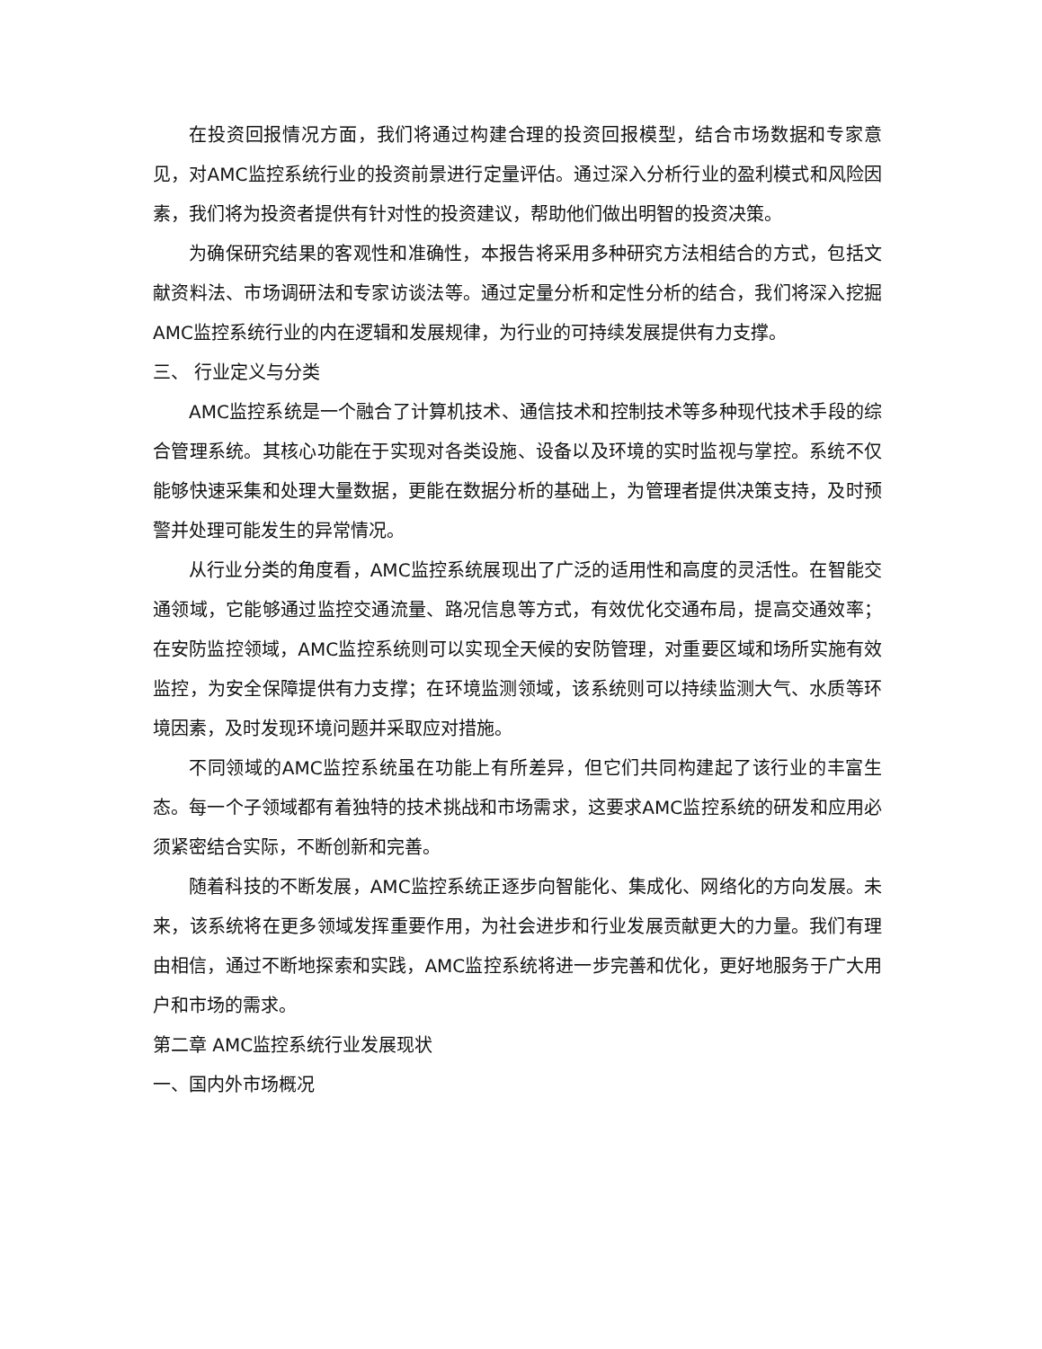在投资回报情况方面，我们将通过构建合理的投资回报模型，结合市场数据和专家意见，对AMC监控系统行业的投资前景进行定量评估。通过深入分析行业的盈利模式和风险因素，我们将为投资者提供有针对性的投资建议，帮助他们做出明智的投资决策。
为确保研究结果的客观性和准确性，本报告将采用多种研究方法相结合的方式，包括文献资料法、市场调研法和专家访谈法等。通过定量分析和定性分析的结合，我们将深入挖掘AMC监控系统行业的内在逻辑和发展规律，为行业的可持续发展提供有力支撑。
三、 行业定义与分类
AMC监控系统是一个融合了计算机技术、通信技术和控制技术等多种现代技术手段的综合管理系统。其核心功能在于实现对各类设施、设备以及环境的实时监视与掌控。系统不仅能够快速采集和处理大量数据，更能在数据分析的基础上，为管理者提供决策支持，及时预警并处理可能发生的异常情况。
从行业分类的角度看，AMC监控系统展现出了广泛的适用性和高度的灵活性。在智能交通领域，它能够通过监控交通流量、路况信息等方式，有效优化交通布局，提高交通效率；在安防监控领域，AMC监控系统则可以实现全天候的安防管理，对重要区域和场所实施有效监控，为安全保障提供有力支撑；在环境监测领域，该系统则可以持续监测大气、水质等环境因素，及时发现环境问题并采取应对措施。
不同领域的AMC监控系统虽在功能上有所差异，但它们共同构建起了该行业的丰富生态。每一个子领域都有着独特的技术挑战和市场需求，这要求AMC监控系统的研发和应用必须紧密结合实际，不断创新和完善。
随着科技的不断发展，AMC监控系统正逐步向智能化、集成化、网络化的方向发展。未来，该系统将在更多领域发挥重要作用，为社会进步和行业发展贡献更大的力量。我们有理由相信，通过不断地探索和实践，AMC监控系统将进一步完善和优化，更好地服务于广大用户和市场的需求。
第二章 AMC监控系统行业发展现状
一、国内外市场概况